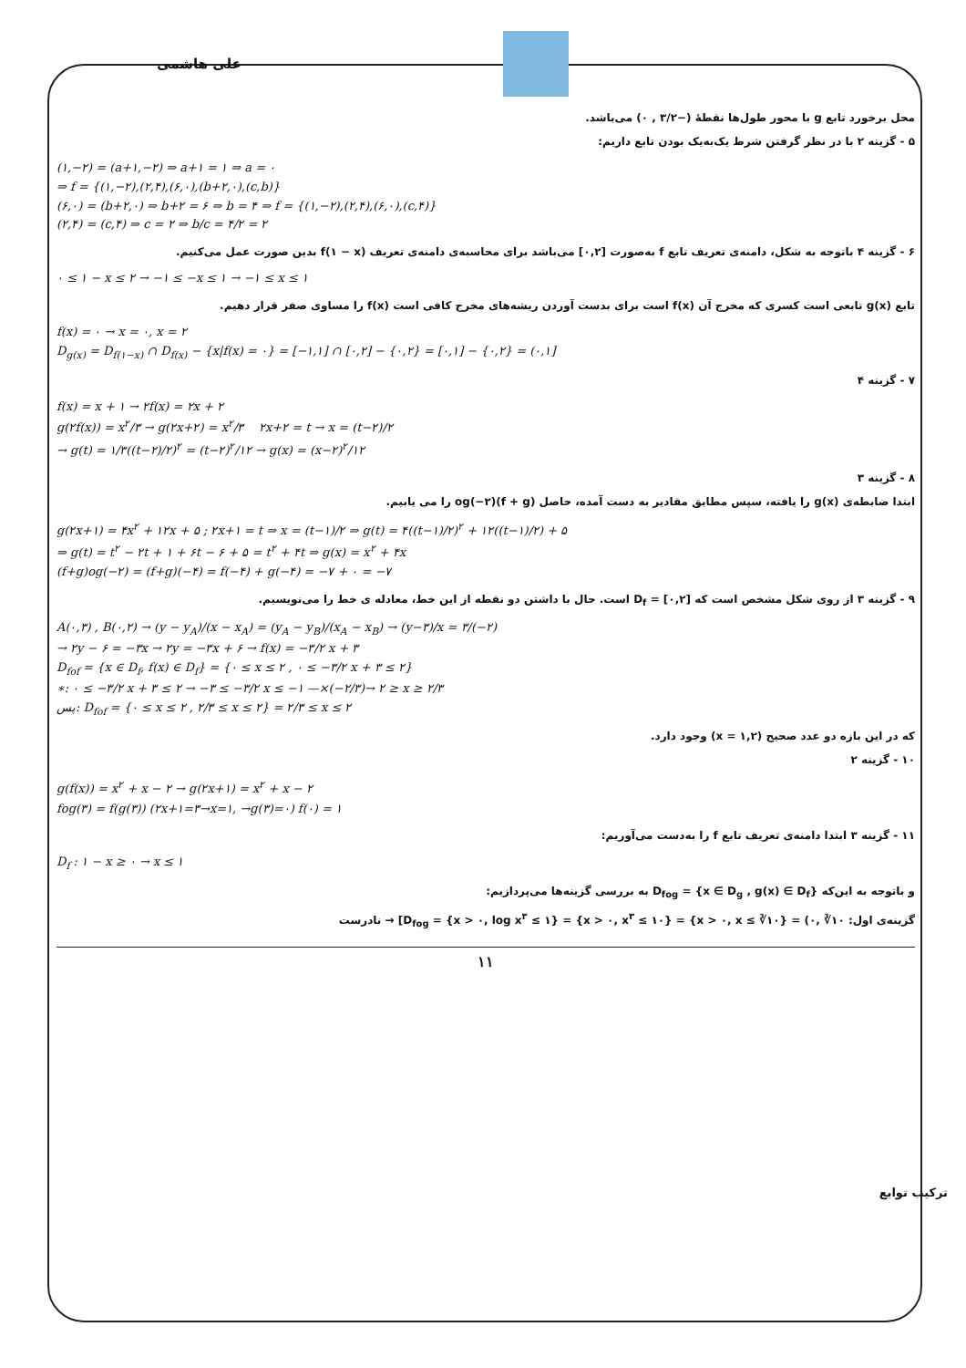علی هاشمی
محل برخورد تابع g با محور طول‌ها نقطهٔ (−۳/۲ , ۰) می‌باشد.
۵ - گزینه ۲ با در نظر گرفتن شرط یک‌به‌یک بودن تابع داریم:
(۱,−۲) = (a+۱,−۲) ⇒ a+۱ = ۱ ⇒ a = ۰
⇒ f = {(۱,−۲),(۲,۴),(۶,۰),(b+۲,۰),(c,b)}
(۶,۰) = (b+۲,۰) ⇒ b+۲ = ۶ ⇒ b = ۴ ⇒ f = {(۱,−۲),(۲,۴),(۶,۰),(c,۴)}
(۲,۴) = (c,۴) ⇒ c = ۲ ⇒ b/c = ۴/۲ = ۲
۶ - گزینه ۴ باتوجه به شکل، دامنه‌ی تعریف تابع f به‌صورت [۰,۲] می‌باشد برای محاسبه‌ی دامنه‌ی تعریف f(۱ − x) بدین صورت عمل می‌کنیم.
۰ ≤ ۱ − x ≤ ۲ → −۱ ≤ −x ≤ ۱ → −۱ ≤ x ≤ ۱
تابع g(x) تابعی است کسری که مخرج آن f(x) است برای بدست آوردن ریشه‌های مخرج کافی است f(x) را مساوی صفر قرار دهیم.
f(x) = ۰ → x = ۰, x = ۲
D<sub>g(x)</sub> = D<sub>f(۱−x)</sub> ∩ D<sub>f(x)</sub> − {x|f(x) = ۰} = [−۱,۱] ∩ [۰,۲] − {۰,۲} = [۰,۱] − {۰,۲} = (۰,۱]
۷ - گزینه ۴
f(x) = x + ۱ → ۲f(x) = ۲x + ۲
g(۲f(x)) = x<sup>۲</sup>/۳ → g(۲x+۲) = x<sup>۲</sup>/۳ ۲x+۲ = t → x = (t−۲)/۲
→ g(t) = ۱/۳((t−۲)/۲)<sup>۲</sup> = (t−۲)<sup>۲</sup>/۱۲ → g(x) = (x−۲)<sup>۲</sup>/۱۲
۸ - گزینه ۳
ابتدا ضابطه‌ی g(x) را یافته، سپس مطابق مقادیر به دست آمده، حاصل (f + g)og(−۲) را می یابیم.
g(۲x+۱) = ۴x<sup>۲</sup> + ۱۲x + ۵ ; ۲x+۱ = t ⇒ x = (t−۱)/۲ ⇒ g(t) = ۴((t−۱)/۲)<sup>۲</sup> + ۱۲((t−۱)/۲) + ۵
⇒ g(t) = t<sup>۲</sup> − ۲t + ۱ + ۶t − ۶ + ۵ = t<sup>۲</sup> + ۴t ⇒ g(x) = x<sup>۲</sup> + ۴x
(f+g)og(−۲) = (f+g)(−۴) = f(−۴) + g(−۴) = −۷ + ۰ = −۷
۹ - گزینه ۳ از روی شکل مشخص است که D<sub>f</sub> = [۰,۲] است. حال با داشتن دو نقطه از این خط، معادله ی خط را می‌نویسیم.
A(۰,۳) , B(۰,۲) → (y − y<sub>A</sub>)/(x − x<sub>A</sub>) = (y<sub>A</sub> − y<sub>B</sub>)/(x<sub>A</sub> − x<sub>B</sub>) → (y−۳)/x = ۳/(−۲)
→ ۲y − ۶ = −۳x → ۲y = −۳x + ۶ → f(x) = −۳/۲ x + ۳
D<sub>fof</sub> = {x ∈ D<sub>f</sub>, f(x) ∈ D<sub>f</sub>} = {۰ ≤ x ≤ ۲ , ۰ ≤ −۳/۲ x + ۳ ≤ ۲}
∗: ۰ ≤ −۳/۲ x + ۳ ≤ ۲ → −۳ ≤ −۳/۲ x ≤ −۱ —×(−۲/۳)→ ۲ ≥ x ≥ ۲/۳
پس: D<sub>fof</sub> = {۰ ≤ x ≤ ۲ , ۲/۳ ≤ x ≤ ۲} = ۲/۳ ≤ x ≤ ۲
که در این بازه دو عدد صحیح (x = ۱,۲) وجود دارد.
۱۰ - گزینه ۲
g(f(x)) = x<sup>۲</sup> + x − ۲ → g(۲x+۱) = x<sup>۲</sup> + x − ۲
fog(۳) = f(g(۳)) (۲x+۱=۳→x=۱, →g(۳)=۰) f(۰) = ۱
۱۱ - گزینه ۳ ابتدا دامنه‌ی تعریف تابع f را به‌دست می‌آوریم:
D<sub>f</sub> : ۱ − x ≥ ۰ → x ≤ ۱
و باتوجه به این‌که D<sub>fog</sub> = {x ∈ D<sub>g</sub> , g(x) ∈ D<sub>f</sub>} به بررسی گزینه‌ها می‌پردازیم:
گزینه‌ی اول: D<sub>fog</sub> = {x > ۰, log x<sup>۳</sup> ≤ ۱} = {x > ۰, x<sup>۳</sup> ≤ ۱۰} = {x > ۰, x ≤ ∛۱۰} = (۰, ∛۱۰] → نادرست
۱۱
ترکیب توابع